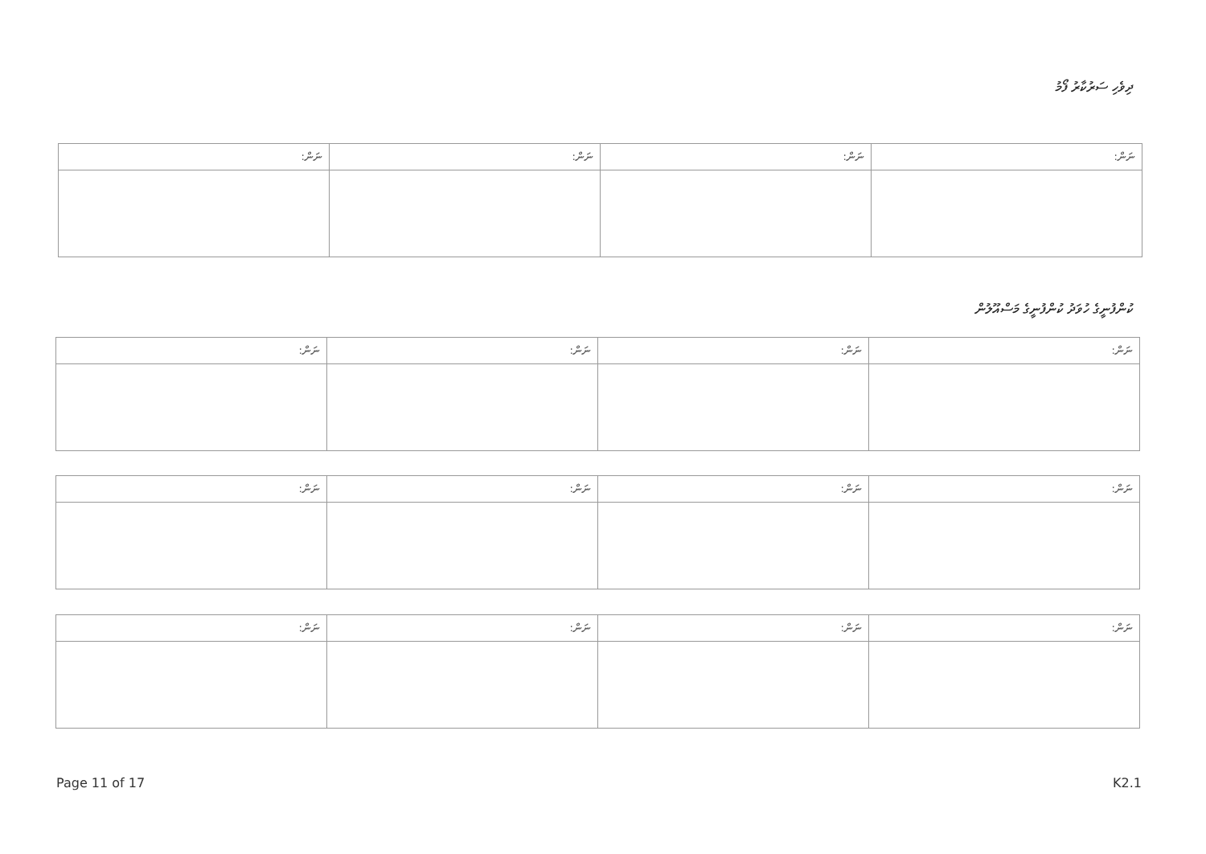ދިވެހި ސަރުކާރު ފޯމު
| ނަން: | ނަން: | ނަން: | ނަން: |
| --- | --- | --- | --- |
ކުންފުނީގެ ހުވަދު ކުންފުނީގެ މަސްއޫލުން
| ނަން: | ނަން: | ނަން: | ނަން: |
| --- | --- | --- | --- |
| ނަން: | ނަން: | ނަން: | ނަން: |
| --- | --- | --- | --- |
| ނަން: | ނަން: | ނަން: | ނަން: |
| --- | --- | --- | --- |
Page 11 of 17 K2.1